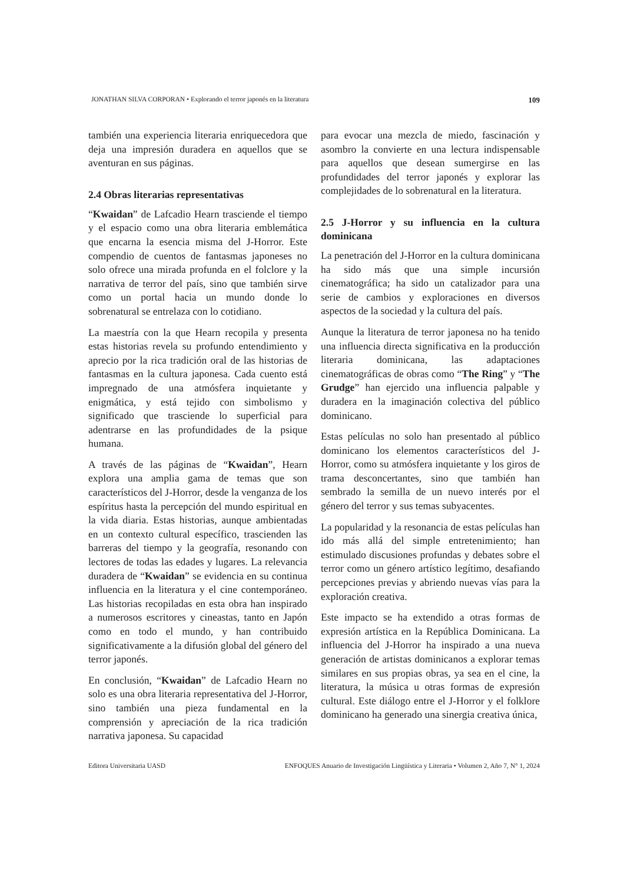JONATHAN SILVA CORPORAN • Explorando el terror japonés en la literatura 109
también una experiencia literaria enriquecedora que deja una impresión duradera en aquellos que se aventuran en sus páginas.
2.4 Obras literarias representativas
“Kwaidan” de Lafcadio Hearn trasciende el tiempo y el espacio como una obra literaria emblemática que encarna la esencia misma del J-Horror. Este compendio de cuentos de fantasmas japoneses no solo ofrece una mirada profunda en el folclore y la narrativa de terror del país, sino que también sirve como un portal hacia un mundo donde lo sobrenatural se entrelaza con lo cotidiano.
La maestría con la que Hearn recopila y presenta estas historias revela su profundo entendimiento y aprecio por la rica tradición oral de las historias de fantasmas en la cultura japonesa. Cada cuento está impregnado de una atmósfera inquietante y enigmática, y está tejido con simbolismo y significado que trasciende lo superficial para adentrarse en las profundidades de la psique humana.
A través de las páginas de “Kwaidan”, Hearn explora una amplia gama de temas que son característicos del J-Horror, desde la venganza de los espíritus hasta la percepción del mundo espiritual en la vida diaria. Estas historias, aunque ambientadas en un contexto cultural específico, trascienden las barreras del tiempo y la geografía, resonando con lectores de todas las edades y lugares. La relevancia duradera de “Kwaidan” se evidencia en su continua influencia en la literatura y el cine contemporáneo. Las historias recopiladas en esta obra han inspirado a numerosos escritores y cineastas, tanto en Japón como en todo el mundo, y han contribuido significativamente a la difusión global del género del terror japonés.
En conclusión, “Kwaidan” de Lafcadio Hearn no solo es una obra literaria representativa del J-Horror, sino también una pieza fundamental en la comprensión y apreciación de la rica tradición narrativa japonesa. Su capacidad
para evocar una mezcla de miedo, fascinación y asombro la convierte en una lectura indispensable para aquellos que desean sumergirse en las profundidades del terror japonés y explorar las complejidades de lo sobrenatural en la literatura.
2.5 J-Horror y su influencia en la cultura dominicana
La penetración del J-Horror en la cultura dominicana ha sido más que una simple incursión cinematográfica; ha sido un catalizador para una serie de cambios y exploraciones en diversos aspectos de la sociedad y la cultura del país.
Aunque la literatura de terror japonesa no ha tenido una influencia directa significativa en la producción literaria dominicana, las adaptaciones cinematográficas de obras como “The Ring” y “The Grudge” han ejercido una influencia palpable y duradera en la imaginación colectiva del público dominicano.
Estas películas no solo han presentado al público dominicano los elementos característicos del J-Horror, como su atmósfera inquietante y los giros de trama desconcertantes, sino que también han sembrado la semilla de un nuevo interés por el género del terror y sus temas subyacentes.
La popularidad y la resonancia de estas películas han ido más allá del simple entretenimiento; han estimulado discusiones profundas y debates sobre el terror como un género artístico legítimo, desafiando percepciones previas y abriendo nuevas vías para la exploración creativa.
Este impacto se ha extendido a otras formas de expresión artística en la República Dominicana. La influencia del J-Horror ha inspirado a una nueva generación de artistas dominicanos a explorar temas similares en sus propias obras, ya sea en el cine, la literatura, la música u otras formas de expresión cultural. Este diálogo entre el J-Horror y el folklore dominicano ha generado una sinergia creativa única,
Editora Universitaria UASD ENFOQUES Anuario de Investigación Lingüística y Literaria • Volumen 2, Año 7, N° 1, 2024